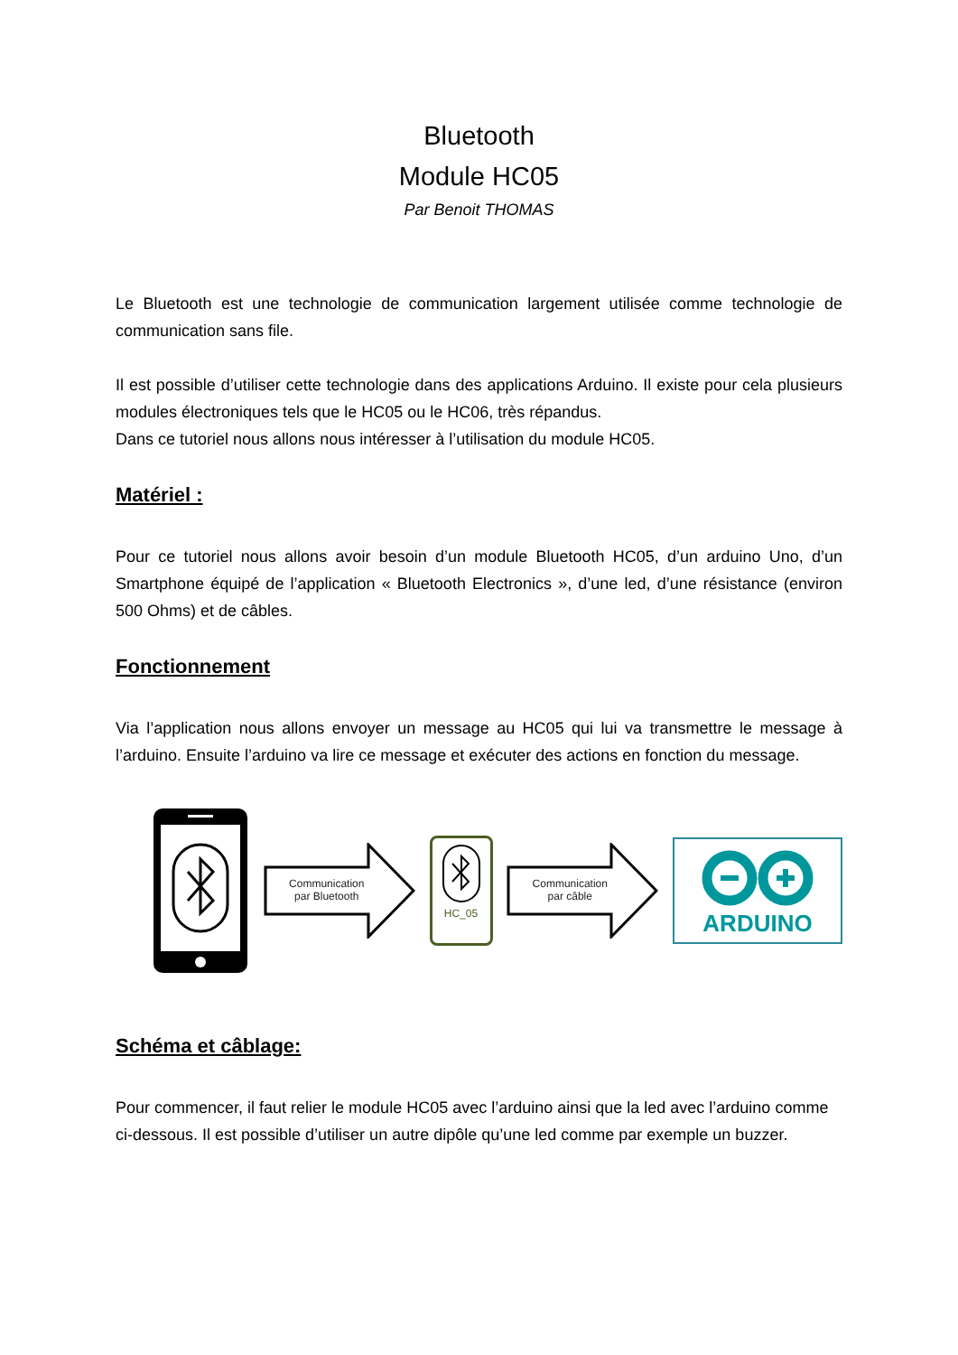Bluetooth
Module HC05
Par Benoit THOMAS
Le Bluetooth est une technologie de communication largement utilisée comme technologie de communication sans file.
Il est possible d’utiliser cette technologie dans des applications Arduino. Il existe pour cela plusieurs modules électroniques tels que le HC05 ou le HC06, très répandus.
Dans ce tutoriel nous allons nous intéresser à l’utilisation du module HC05.
Matériel :
Pour ce tutoriel nous allons avoir besoin d’un module Bluetooth HC05, d’un arduino Uno, d’un Smartphone équipé de l’application « Bluetooth Electronics », d’une led, d’une résistance (environ 500 Ohms) et de câbles.
Fonctionnement
Via l’application nous allons envoyer un message au HC05 qui lui va transmettre le message à l’arduino. Ensuite l’arduino va lire ce message et exécuter des actions en fonction du message.
Communication
par Bluetooth
HC_05
Communication
par câble
ARDUINO
Schéma et câblage:
Pour commencer, il faut relier le module HC05 avec l’arduino ainsi que la led avec l’arduino comme ci-dessous. Il est possible d’utiliser un autre dipôle qu’une led comme par exemple un buzzer.